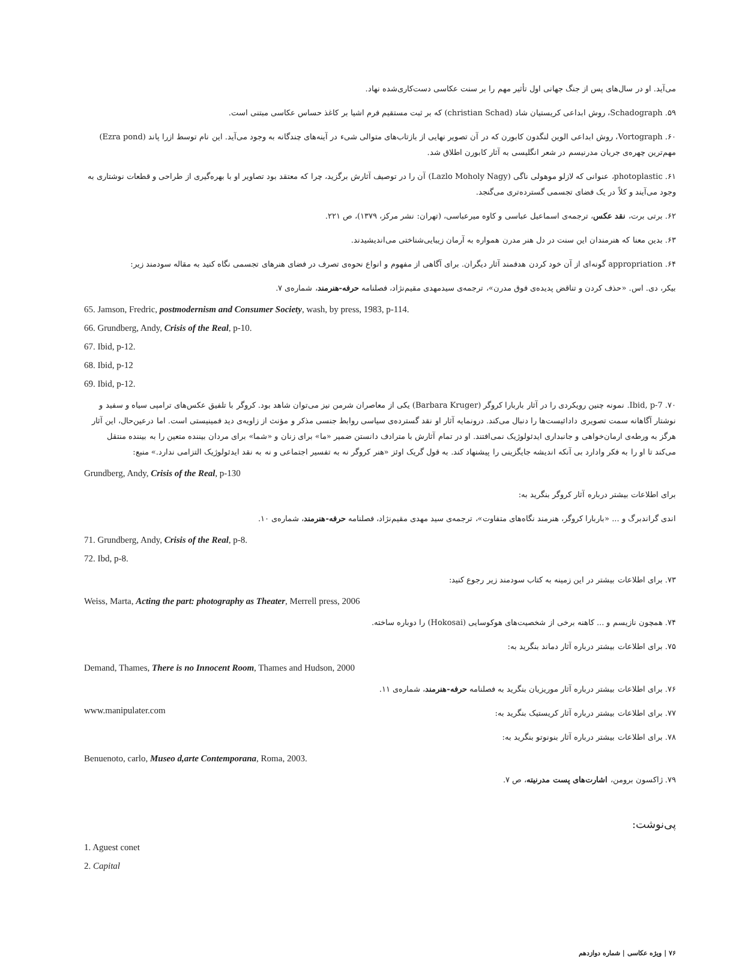می‌آید. او در سال‌های پس از جنگ جهانی اول تأثیر مهم را بر سنت عکاسی دست‌کاری‌شده نهاد.
۵۹. Schadograph، روش ابداعی کریستیان شاد (christian Schad) که بر ثبت مستقیم فرم اشیا بر کاغذ حساس عکاسی مبتنی است.
۶۰. Vortograph، روش ابداعی الوین لنگدون کابورن که در آن تصویر نهایی از بازتاب‌های متوالی شیء در آینه‌های چندگانه به وجود می‌آید. این نام توسط ازرا پاند (Ezra pond) مهم‌ترین چهره‌ی جریان مدرنیسم در شعر انگلیسی به آثار کابورن اطلاق شد.
۶۱. photoplastic، عنوانی که لازلو موهولی ناگی (Lazlo Moholy Nagy) آن را در توصیف آثارش برگزید، چرا که معتقد بود تصاویر او با بهره‌گیری از طراحی و قطعات نوشتاری به وجود می‌آیند و کلاً در یک فضای تجسمی گسترده‌تری می‌گنجد.
۶۲. برتی برت، نقد عکس، ترجمه‌ی اسماعیل عباسی و کاوه میرعباسی، (تهران: نشر مرکز، ۱۳۷۹)، ص ۲۲۱.
۶۳. بدین معنا که هنرمندان این سنت در دل هنر مدرن همواره به آرمان زیبایی‌شناختی می‌اندیشیدند.
۶۴. appropriation گونه‌ای از آن خود کردن هدفمند آثار دیگران. برای آگاهی از مفهوم و انواع نحوه‌ی تصرف در فضای هنرهای تجسمی نگاه کنید به مقاله سودمند زیر:
بیکر، دی. اس. «حذف کردن و تناقض پدیده‌ی فوق مدرن»، ترجمه‌ی سیدمهدی مقیم‌نژاد، فصلنامه حرفه-هنرمند، شماره‌ی ۷.
65. Jamson, Fredric, postmodernism and Consumer Society, wash, by press, 1983, p-114.
66. Grundberg, Andy, Crisis of the Real, p-10.
67. Ibid, p-12.
68. Ibid, p-12
69. Ibid, p-12.
۷۰. Ibid, p-7. نمونه چنین رویکردی را در آثار باربارا کروگر (Barbara Kruger) یکی از معاصران شرمن نیز می‌توان شاهد بود. کروگر با تلفیق عکس‌های ترامپی سیاه و سفید و نوشتار آگاهانه سمت تصویری دادائیست‌ها را دنبال می‌کند. درونمایه آثار او نقد گسترده‌ی سیاسی روابط جنسی مذکر و مؤنث از زاویه‌ی دید فمینیستی است. اما درعین‌حال، این آثار هرگز به ورطه‌ی ارمان‌خواهی و جانبداری ایدئولوژیک نمی‌افتند. او در تمام آثارش با مترادف دانستن ضمیر «ما» برای زنان و «شما» برای مردان بیننده متعین را به بیننده منتقل می‌کند تا او را به فکر وادارد بی آنکه اندیشه جایگزینی را پیشنهاد کند. به قول گریک اوئز «هنر کروگر نه به تفسیر اجتماعی و نه به نقد ایدئولوژیک التزامی ندارد.» منبع:
Grundberg, Andy, Crisis of the Real, p-130
برای اطلاعات بیشتر درباره آثار کروگر بنگرید به:
اندی گراندبرگ و ... «باربارا کروگر، هنرمند نگاه‌های متفاوت»، ترجمه‌ی سید مهدی مقیم‌نژاد، فصلنامه حرفه-هنرمند، شماره‌ی ۱۰.
71. Grundberg, Andy, Crisis of the Real, p-8.
72. Ibd, p-8.
۷۳. برای اطلاعات بیشتر در این زمینه به کتاب سودمند زیر رجوع کنید:
Weiss, Marta, Acting the part: photography as Theater, Merrell press, 2006
۷۴. همچون نازیسم و ... کاهنه‌ برخی از شخصیت‌های هوکوسایی (Hokosai) را دوباره ساخته.
۷۵. برای اطلاعات بیشتر درباره آثار دماند بنگرید به:
Demand, Thames, There is no Innocent Room, Thames and Hudson, 2000
۷۶. برای اطلاعات بیشتر درباره آثار موریزیان بنگرید به فصلنامه حرفه-هنرمند، شماره‌ی ۱۱.
www.manipulater.com ۷۷. برای اطلاعات بیشتر درباره آثار کریستیک بنگرید به:
۷۸. برای اطلاعات بیشتر درباره آثار بنونوتو بنگرید به:
Benuenoto, carlo, Museo d,arte Contemporana, Roma, 2003.
۷۹. ژاکسون برومن، اشارت‌های پست مدرنیته، ص ۷.
پی‌نوشت:
1. Aguest conet
2. Capital
۷۶ | ویژه عکاسی | شماره دوازدهم